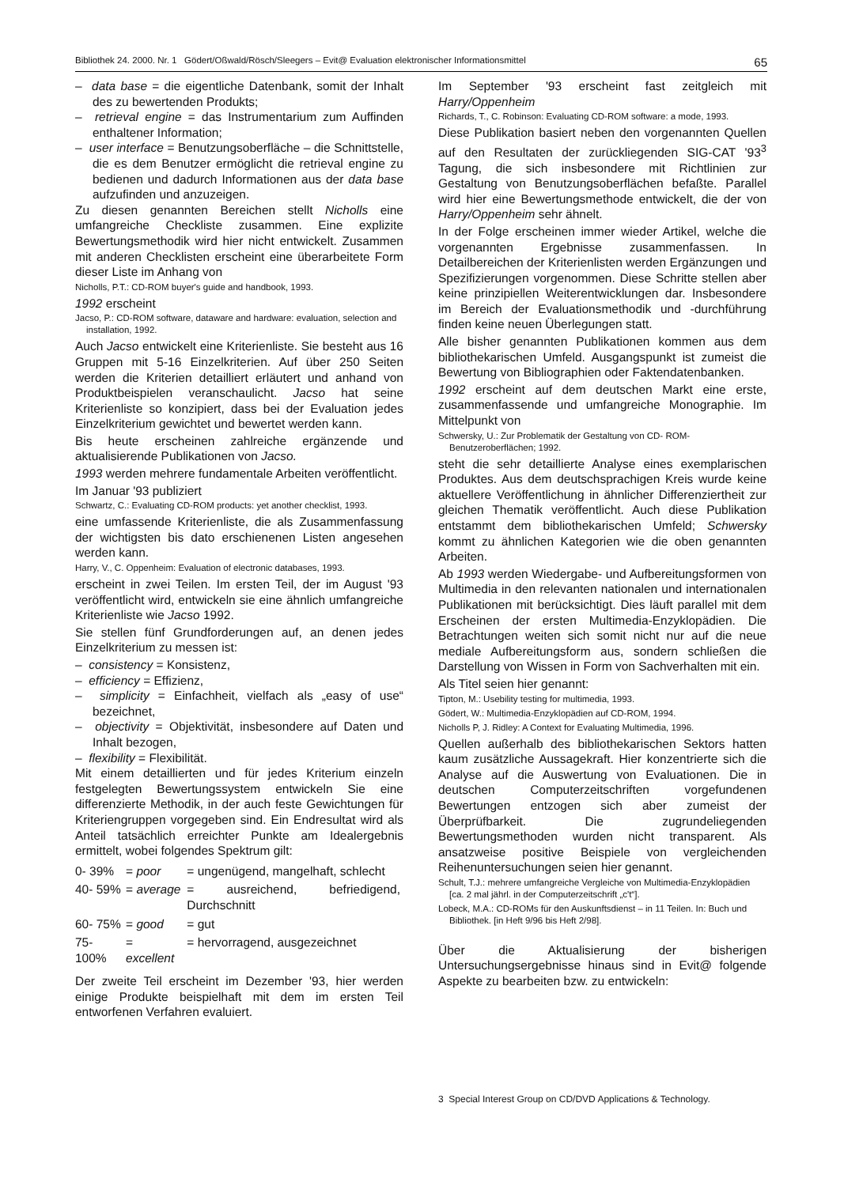Bibliothek 24. 2000. Nr. 1 Gödert/Oßwald/Rösch/Sleegers – Evit@ Evaluation elektronischer Informationsmittel 65
– data base = die eigentliche Datenbank, somit der Inhalt des zu bewertenden Produkts;
– retrieval engine = das Instrumentarium zum Auffinden enthaltener Information;
– user interface = Benutzungsoberfläche – die Schnittstelle, die es dem Benutzer ermöglicht die retrieval engine zu bedienen und dadurch Informationen aus der data base aufzufinden und anzuzeigen.
Zu diesen genannten Bereichen stellt Nicholls eine umfangreiche Checkliste zusammen. Eine explizite Bewertungsmethodik wird hier nicht entwickelt. Zusammen mit anderen Checklisten erscheint eine überarbeitete Form dieser Liste im Anhang von
Nicholls, P.T.: CD-ROM buyer's guide and handbook, 1993.
1992 erscheint
Jacso, P.: CD-ROM software, dataware and hardware: evaluation, selection and installation, 1992.
Auch Jacso entwickelt eine Kriterienliste. Sie besteht aus 16 Gruppen mit 5-16 Einzelkriterien. Auf über 250 Seiten werden die Kriterien detailliert erläutert und anhand von Produktbeispielen veranschaulicht. Jacso hat seine Kriterienliste so konzipiert, dass bei der Evaluation jedes Einzelkriterium gewichtet und bewertet werden kann.
Bis heute erscheinen zahlreiche ergänzende und aktualisierende Publikationen von Jacso.
1993 werden mehrere fundamentale Arbeiten veröffentlicht.
Im Januar '93 publiziert
Schwartz, C.: Evaluating CD-ROM products: yet another checklist, 1993.
eine umfassende Kriterienliste, die als Zusammenfassung der wichtigsten bis dato erschienenen Listen angesehen werden kann.
Harry, V., C. Oppenheim: Evaluation of electronic databases, 1993.
erscheint in zwei Teilen. Im ersten Teil, der im August '93 veröffentlicht wird, entwickeln sie eine ähnlich umfangreiche Kriterienliste wie Jacso 1992.
Sie stellen fünf Grundforderungen auf, an denen jedes Einzelkriterium zu messen ist:
– consistency = Konsistenz,
– efficiency = Effizienz,
– simplicity = Einfachheit, vielfach als „easy of use“ bezeichnet,
– objectivity = Objektivität, insbesondere auf Daten und Inhalt bezogen,
– flexibility = Flexibilität.
Mit einem detaillierten und für jedes Kriterium einzeln festgelegten Bewertungssystem entwickeln Sie eine differenzierte Methodik, in der auch feste Gewichtungen für Kriteriengruppen vorgegeben sind. Ein Endresultat wird als Anteil tatsächlich erreichter Punkte am Idealergebnis ermittelt, wobei folgendes Spektrum gilt:
| 0- 39% | = poor | = ungenügend, mangelhaft, schlecht |
| 40- 59% | = average | = ausreichend, befriedigend, Durchschnitt |
| 60- 75% | = good | = gut |
| 75-100% | = excellent | = hervorragend, ausgezeichnet |
Der zweite Teil erscheint im Dezember '93, hier werden einige Produkte beispielhaft mit dem im ersten Teil entworfenen Verfahren evaluiert.
Im September '93 erscheint fast zeitgleich mit Harry/Oppenheim
Richards, T., C. Robinson: Evaluating CD-ROM software: a mode, 1993.
Diese Publikation basiert neben den vorgenannten Quellen auf den Resultaten der zurückliegenden SIG-CAT '93<sup>3</sup> Tagung, die sich insbesondere mit Richtlinien zur Gestaltung von Benutzungsoberflächen befaßte. Parallel wird hier eine Bewertungsmethode entwickelt, die der von Harry/Oppenheim sehr ähnelt.
In der Folge erscheinen immer wieder Artikel, welche die vorgenannten Ergebnisse zusammenfassen. In Detailbereichen der Kriterienlisten werden Ergänzungen und Spezifizierungen vorgenommen. Diese Schritte stellen aber keine prinzipiellen Weiterentwicklungen dar. Insbesondere im Bereich der Evaluationsmethodik und -durchführung finden keine neuen Überlegungen statt.
Alle bisher genannten Publikationen kommen aus dem bibliothekarischen Umfeld. Ausgangspunkt ist zumeist die Bewertung von Bibliographien oder Faktendatenbanken.
1992 erscheint auf dem deutschen Markt eine erste, zusammenfassende und umfangreiche Monographie. Im Mittelpunkt von
Schwersky, U.: Zur Problematik der Gestaltung von CD- ROM-Benutzeroberflächen; 1992.
steht die sehr detaillierte Analyse eines exemplarischen Produktes. Aus dem deutschsprachigen Kreis wurde keine aktuellere Veröffentlichung in ähnlicher Differenziertheit zur gleichen Thematik veröffentlicht. Auch diese Publikation entstammt dem bibliothekarischen Umfeld; Schwersky kommt zu ähnlichen Kategorien wie die oben genannten Arbeiten.
Ab 1993 werden Wiedergabe- und Aufbereitungsformen von Multimedia in den relevanten nationalen und internationalen Publikationen mit berücksichtigt. Dies läuft parallel mit dem Erscheinen der ersten Multimedia-Enzyklopädien. Die Betrachtungen weiten sich somit nicht nur auf die neue mediale Aufbereitungsform aus, sondern schließen die Darstellung von Wissen in Form von Sachverhalten mit ein.
Als Titel seien hier genannt:
Tipton, M.: Usebility testing for multimedia, 1993.
Gödert, W.: Multimedia-Enzyklopädien auf CD-ROM, 1994.
Nicholls P, J. Ridley: A Context for Evaluating Multimedia, 1996.
Quellen außerhalb des bibliothekarischen Sektors hatten kaum zusätzliche Aussagekraft. Hier konzentrierte sich die Analyse auf die Auswertung von Evaluationen. Die in deutschen Computerzeitschriften vorgefundenen Bewertungen entzogen sich aber zumeist der Überprüfbarkeit. Die zugrundeliegenden Bewertungsmethoden wurden nicht transparent. Als ansatzweise positive Beispiele von vergleichenden Reihenuntersuchungen seien hier genannt.
Schult, T.J.: mehrere umfangreiche Vergleiche von Multimedia-Enzyklopädien [ca. 2 mal jährl. in der Computerzeitschrift „c't“].
Lobeck, M.A.: CD-ROMs für den Auskunftsdienst – in 11 Teilen. In: Buch und Bibliothek. [in Heft 9/96 bis Heft 2/98].
Über die Aktualisierung der bisherigen Untersuchungsergebnisse hinaus sind in Evit@ folgende Aspekte zu bearbeiten bzw. zu entwickeln:
3 Special Interest Group on CD/DVD Applications & Technology.